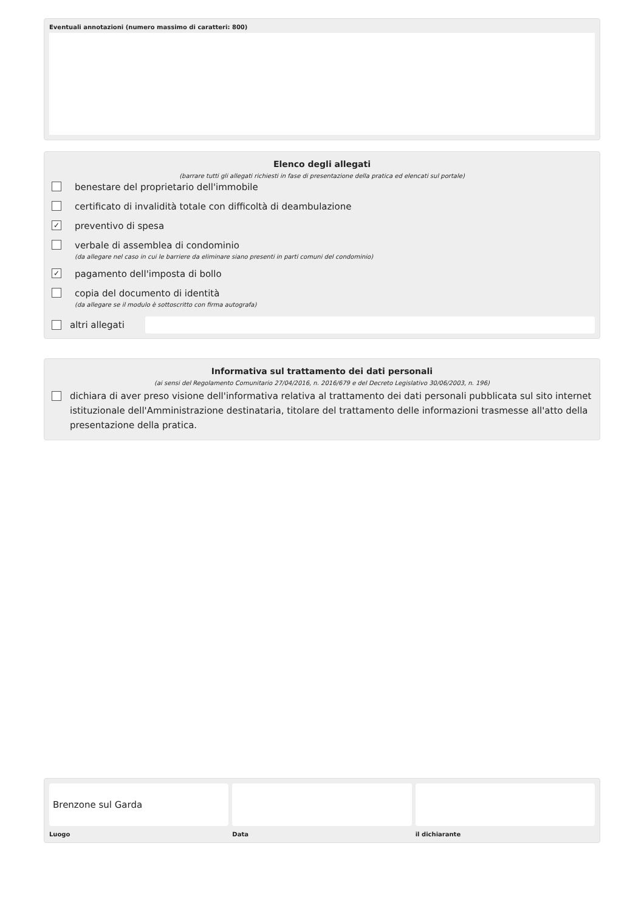Eventuali annotazioni (numero massimo di caratteri: 800)
Elenco degli allegati
(barrare tutti gli allegati richiesti in fase di presentazione della pratica ed elencati sul portale)
benestare del proprietario dell'immobile
certificato di invalidità totale con difficoltà di deambulazione
✓ preventivo di spesa
verbale di assemblea di condominio
(da allegare nel caso in cui le barriere da eliminare siano presenti in parti comuni del condominio)
✓ pagamento dell'imposta di bollo
copia del documento di identità
(da allegare se il modulo è sottoscritto con firma autografa)
altri allegati
Informativa sul trattamento dei dati personali
(ai sensi del Regolamento Comunitario 27/04/2016, n. 2016/679 e del Decreto Legislativo 30/06/2003, n. 196)
dichiara di aver preso visione dell'informativa relativa al trattamento dei dati personali pubblicata sul sito internet istituzionale dell'Amministrazione destinataria, titolare del trattamento delle informazioni trasmesse all'atto della presentazione della pratica.
Brenzone sul Garda
Luogo
Data il dichiarante